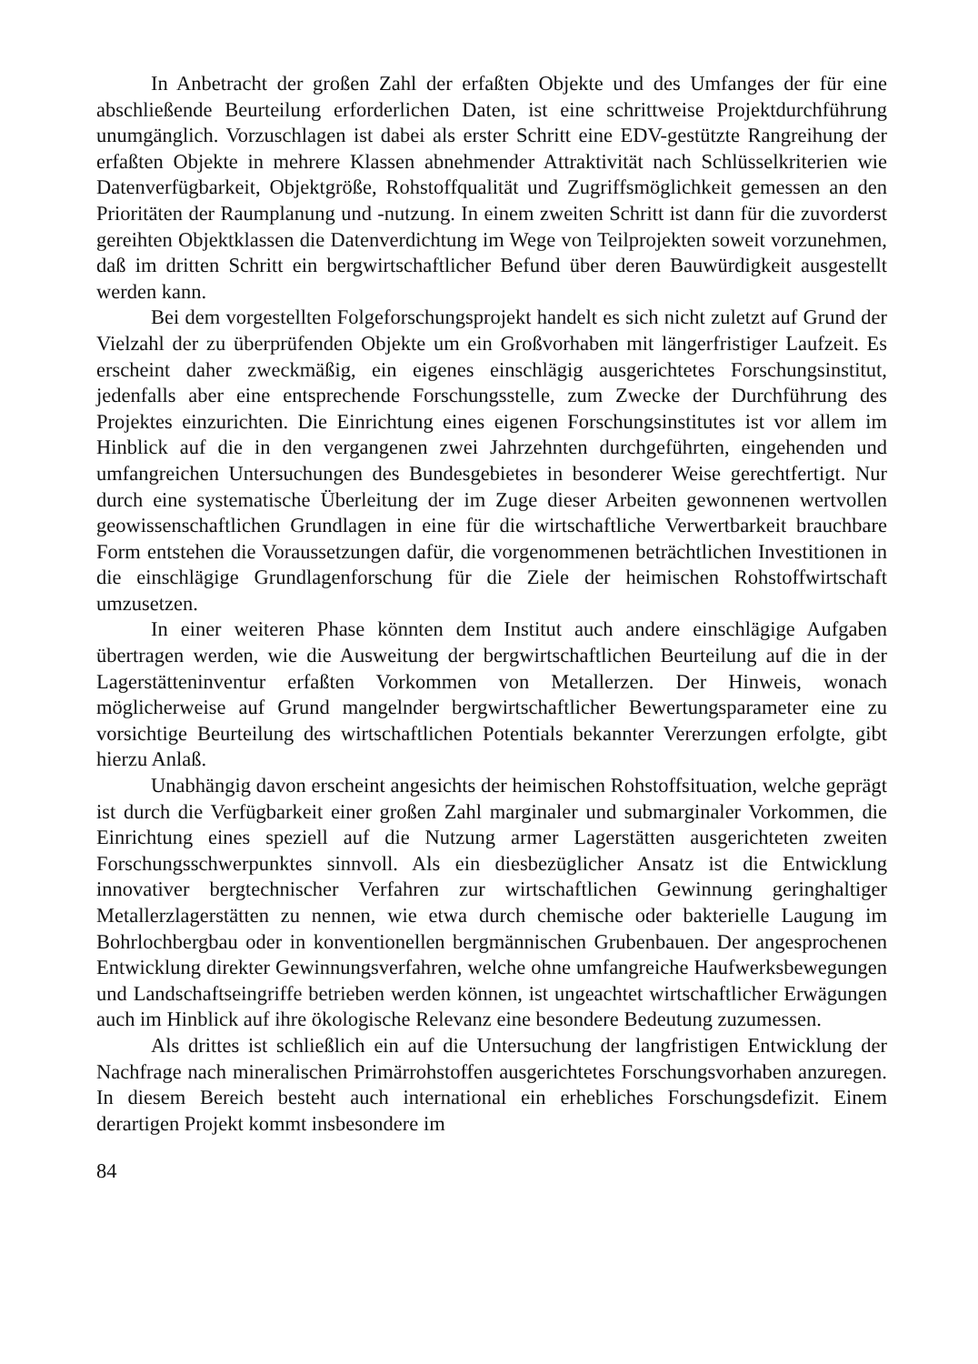In Anbetracht der großen Zahl der erfaßten Objekte und des Umfanges der für eine abschließende Beurteilung erforderlichen Daten, ist eine schrittweise Projektdurchführung unumgänglich. Vorzuschlagen ist dabei als erster Schritt eine EDV-gestützte Rangreihung der erfaßten Objekte in mehrere Klassen abnehmender Attraktivität nach Schlüsselkriterien wie Datenverfügbarkeit, Objektgröße, Rohstoffqualität und Zugriffsmöglichkeit gemessen an den Prioritäten der Raumplanung und -nutzung. In einem zweiten Schritt ist dann für die zuvorderst gereihten Objektklassen die Datenverdichtung im Wege von Teilprojekten soweit vorzunehmen, daß im dritten Schritt ein bergwirtschaftlicher Befund über deren Bauwürdigkeit ausgestellt werden kann.
Bei dem vorgestellten Folgeforschungsprojekt handelt es sich nicht zuletzt auf Grund der Vielzahl der zu überprüfenden Objekte um ein Großvorhaben mit längerfristiger Laufzeit. Es erscheint daher zweckmäßig, ein eigenes einschlägig ausgerichtetes Forschungsinstitut, jedenfalls aber eine entsprechende Forschungsstelle, zum Zwecke der Durchführung des Projektes einzurichten. Die Einrichtung eines eigenen Forschungsinstitutes ist vor allem im Hinblick auf die in den vergangenen zwei Jahrzehnten durchgeführten, eingehenden und umfangreichen Untersuchungen des Bundesgebietes in besonderer Weise gerechtfertigt. Nur durch eine systematische Überleitung der im Zuge dieser Arbeiten gewonnenen wertvollen geowissenschaftlichen Grundlagen in eine für die wirtschaftliche Verwertbarkeit brauchbare Form entstehen die Voraussetzungen dafür, die vorgenommenen beträchtlichen Investitionen in die einschlägige Grundlagenforschung für die Ziele der heimischen Rohstoffwirtschaft umzusetzen.
In einer weiteren Phase könnten dem Institut auch andere einschlägige Aufgaben übertragen werden, wie die Ausweitung der bergwirtschaftlichen Beurteilung auf die in der Lagerstätteninventur erfaßten Vorkommen von Metallerzen. Der Hinweis, wonach möglicherweise auf Grund mangelnder bergwirtschaftlicher Bewertungsparameter eine zu vorsichtige Beurteilung des wirtschaftlichen Potentials bekannter Vererzungen erfolgte, gibt hierzu Anlaß.
Unabhängig davon erscheint angesichts der heimischen Rohstoffsituation, welche geprägt ist durch die Verfügbarkeit einer großen Zahl marginaler und submarginaler Vorkommen, die Einrichtung eines speziell auf die Nutzung armer Lagerstätten ausgerichteten zweiten Forschungsschwerpunktes sinnvoll. Als ein diesbezüglicher Ansatz ist die Entwicklung innovativer bergtechnischer Verfahren zur wirtschaftlichen Gewinnung geringhaltiger Metallerzlagerstätten zu nennen, wie etwa durch chemische oder bakterielle Laugung im Bohrlochbergbau oder in konventionellen bergmännischen Grubenbauen. Der angesprochenen Entwicklung direkter Gewinnungsverfahren, welche ohne umfangreiche Haufwerksbewegungen und Landschaftseingriffe betrieben werden können, ist ungeachtet wirtschaftlicher Erwägungen auch im Hinblick auf ihre ökologische Relevanz eine besondere Bedeutung zuzumessen.
Als drittes ist schließlich ein auf die Untersuchung der langfristigen Entwicklung der Nachfrage nach mineralischen Primärrohstoffen ausgerichtetes Forschungsvorhaben anzuregen. In diesem Bereich besteht auch international ein erhebliches Forschungsdefizit. Einem derartigen Projekt kommt insbesondere im
84